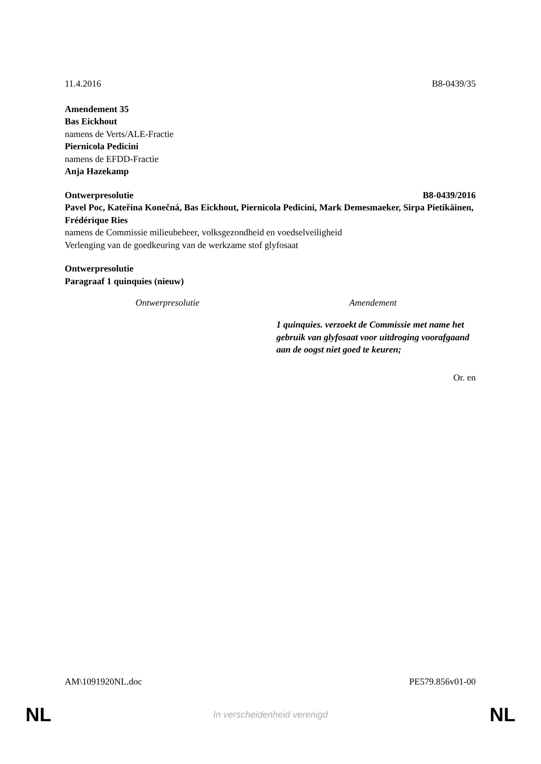11.4.2016 B8-0439/35
Amendement 35
Bas Eickhout
namens de Verts/ALE-Fractie
Piernicola Pedicini
namens de EFDD-Fractie
Anja Hazekamp
Ontwerpresolutie B8-0439/2016
Pavel Poc, Kateřina Konečná, Bas Eickhout, Piernicola Pedicini, Mark Demesmaeker, Sirpa Pietikäinen, Frédérique Ries
namens de Commissie milieubeheer, volksgezondheid en voedselveiligheid
Verlenging van de goedkeuring van de werkzame stof glyfosaat
Ontwerpresolutie
Paragraaf 1 quinquies (nieuw)
| Ontwerpresolutie | Amendement |
| --- | --- |
| | 1 quinquies. verzoekt de Commissie met name het gebruik van glyfosaat voor uitdroging voorafgaand aan de oogst niet goed te keuren; |
Or. en
AM\1091920NL.doc PE579.856v01-00
NL In verscheidenheid verenigd NL